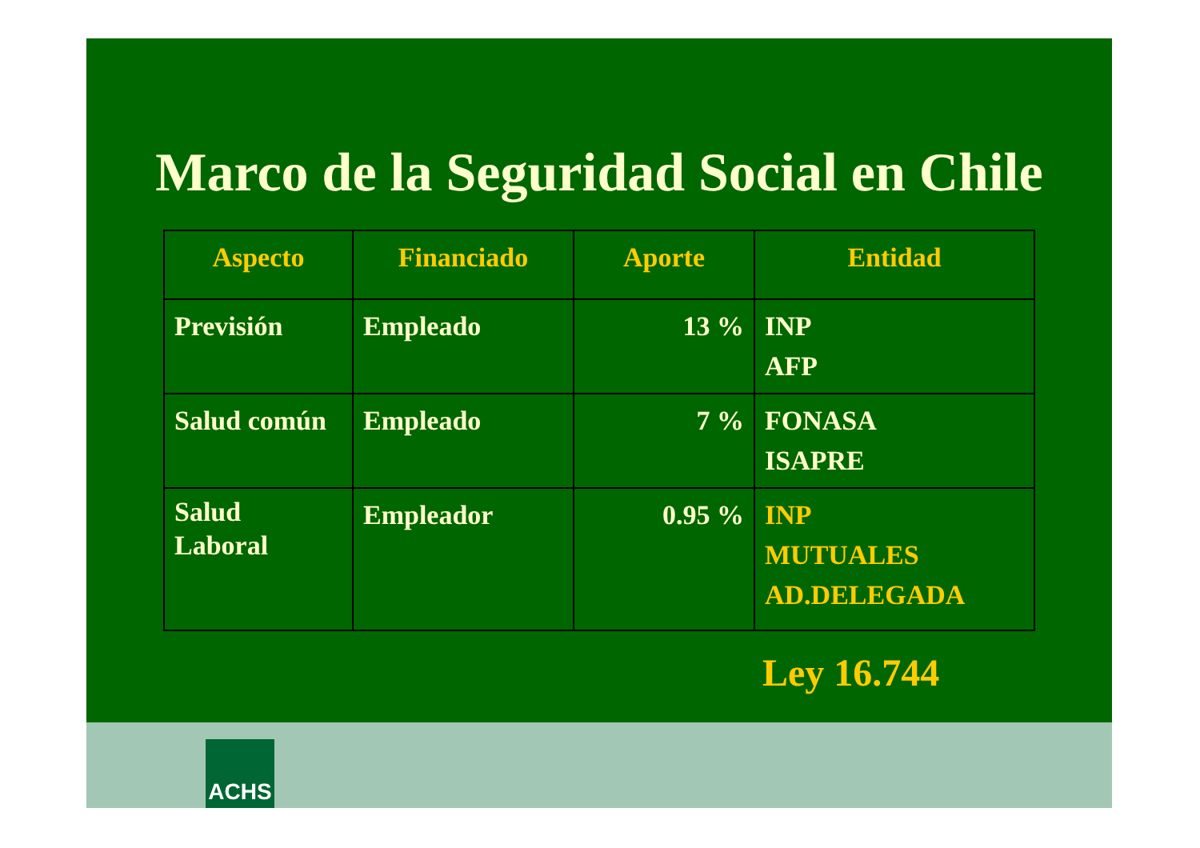Marco de la Seguridad Social en Chile
| Aspecto | Financiado | Aporte | Entidad |
| --- | --- | --- | --- |
| Previsión | Empleado | 13 % | INP AFP |
| Salud común | Empleado | 7 % | FONASA ISAPRE |
| Salud Laboral | Empleador | 0.95 % | INP MUTUALES AD.DELEGADA |
Ley 16.744
ACHS